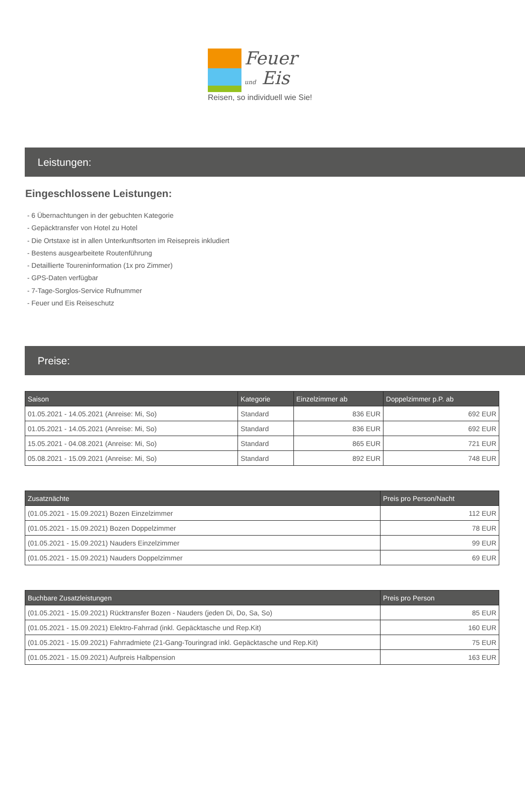Feuer
und Eis
Reisen, so individuell wie Sie!
Leistungen:
Eingeschlossene Leistungen:
- 6 Übernachtungen in der gebuchten Kategorie
- Gepäcktransfer von Hotel zu Hotel
- Die Ortstaxe ist in allen Unterkunftsorten im Reisepreis inkludiert
- Bestens ausgearbeitete Routenführung
- Detaillierte Toureninformation (1x pro Zimmer)
- GPS-Daten verfügbar
- 7-Tage-Sorglos-Service Rufnummer
- Feuer und Eis Reiseschutz
Preise:
| Saison | Kategorie | Einzelzimmer ab | Doppelzimmer p.P. ab |
| --- | --- | --- | --- |
| 01.05.2021 - 14.05.2021 (Anreise: Mi, So) | Standard | 836 EUR | 692 EUR |
| 01.05.2021 - 14.05.2021 (Anreise: Mi, So) | Standard | 836 EUR | 692 EUR |
| 15.05.2021 - 04.08.2021 (Anreise: Mi, So) | Standard | 865 EUR | 721 EUR |
| 05.08.2021 - 15.09.2021 (Anreise: Mi, So) | Standard | 892 EUR | 748 EUR |
| Zusatznächte | Preis pro Person/Nacht |
| --- | --- |
| (01.05.2021 - 15.09.2021) Bozen Einzelzimmer | 112 EUR |
| (01.05.2021 - 15.09.2021) Bozen Doppelzimmer | 78 EUR |
| (01.05.2021 - 15.09.2021) Nauders Einzelzimmer | 99 EUR |
| (01.05.2021 - 15.09.2021) Nauders Doppelzimmer | 69 EUR |
| Buchbare Zusatzleistungen | Preis pro Person |
| --- | --- |
| (01.05.2021 - 15.09.2021) Rücktransfer Bozen - Nauders (jeden Di, Do, Sa, So) | 85 EUR |
| (01.05.2021 - 15.09.2021) Elektro-Fahrrad (inkl. Gepäcktasche und Rep.Kit) | 160 EUR |
| (01.05.2021 - 15.09.2021) Fahrradmiete (21-Gang-Touringrad inkl. Gepäcktasche und Rep.Kit) | 75 EUR |
| (01.05.2021 - 15.09.2021) Aufpreis Halbpension | 163 EUR |